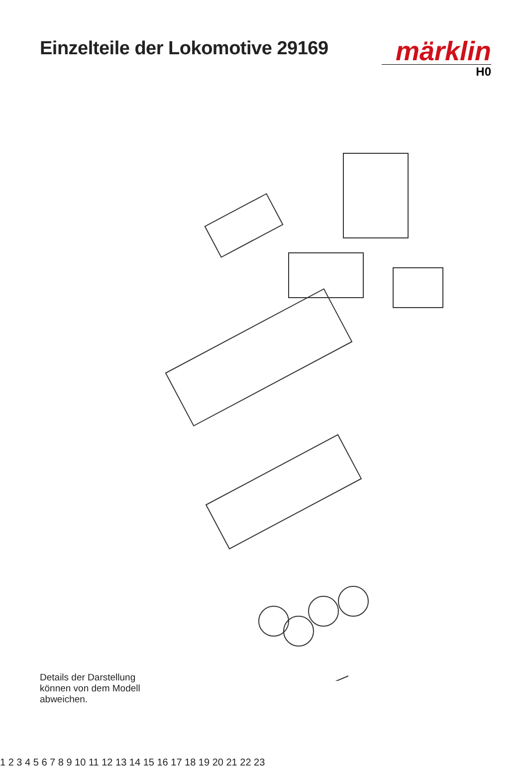Einzelteile der Lokomotive 29169
märklin
H0
Details der Darstellung
können von dem Modell
abweichen.
1 2 3 4 5 6 7 8 9 10 11 12 13 14 15 16 17 18 19 20 21 22 23